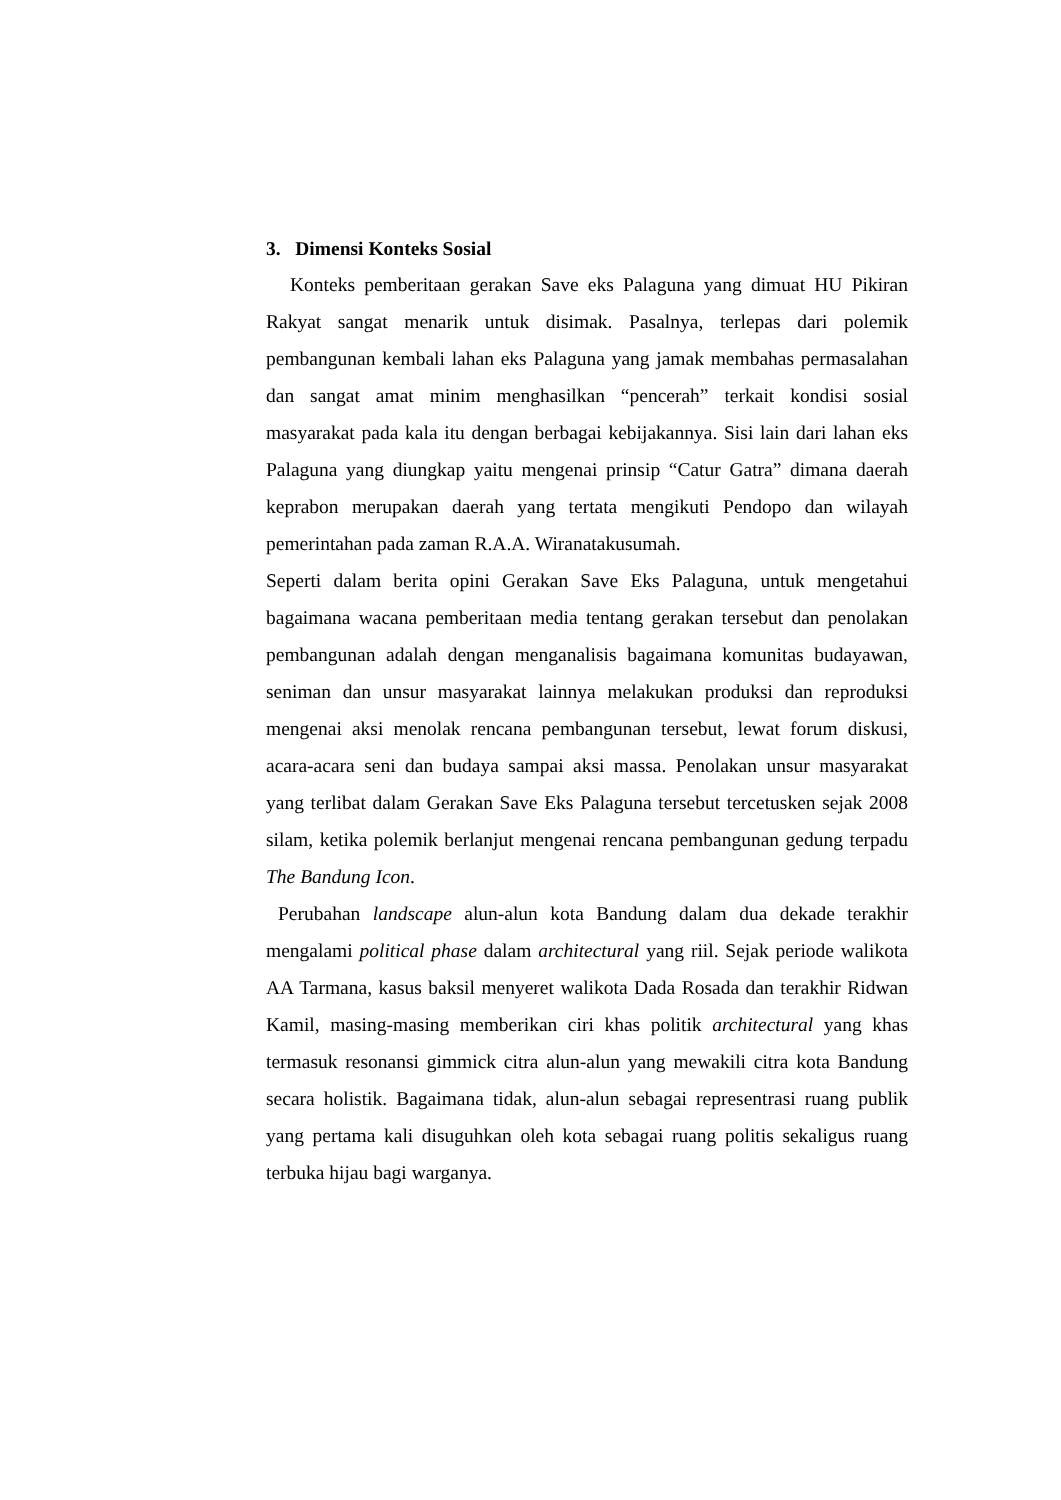3. Dimensi Konteks Sosial
Konteks pemberitaan gerakan Save eks Palaguna yang dimuat HU Pikiran Rakyat sangat menarik untuk disimak. Pasalnya, terlepas dari polemik pembangunan kembali lahan eks Palaguna yang jamak membahas permasalahan dan sangat amat minim menghasilkan “pencerah” terkait kondisi sosial masyarakat pada kala itu dengan berbagai kebijakannya. Sisi lain dari lahan eks Palaguna yang diungkap yaitu mengenai prinsip “Catur Gatra” dimana daerah keprabon merupakan daerah yang tertata mengikuti Pendopo dan wilayah pemerintahan pada zaman R.A.A. Wiranatakusumah.
Seperti dalam berita opini Gerakan Save Eks Palaguna, untuk mengetahui bagaimana wacana pemberitaan media tentang gerakan tersebut dan penolakan pembangunan adalah dengan menganalisis bagaimana komunitas budayawan, seniman dan unsur masyarakat lainnya melakukan produksi dan reproduksi mengenai aksi menolak rencana pembangunan tersebut, lewat forum diskusi, acara-acara seni dan budaya sampai aksi massa. Penolakan unsur masyarakat yang terlibat dalam Gerakan Save Eks Palaguna tersebut tercetusken sejak 2008 silam, ketika polemik berlanjut mengenai rencana pembangunan gedung terpadu The Bandung Icon.
Perubahan landscape alun-alun kota Bandung dalam dua dekade terakhir mengalami political phase dalam architectural yang riil. Sejak periode walikota AA Tarmana, kasus baksil menyeret walikota Dada Rosada dan terakhir Ridwan Kamil, masing-masing memberikan ciri khas politik architectural yang khas termasuk resonansi gimmick citra alun-alun yang mewakili citra kota Bandung secara holistik. Bagaimana tidak, alun-alun sebagai representrasi ruang publik yang pertama kali disuguhkan oleh kota sebagai ruang politis sekaligus ruang terbuka hijau bagi warganya.